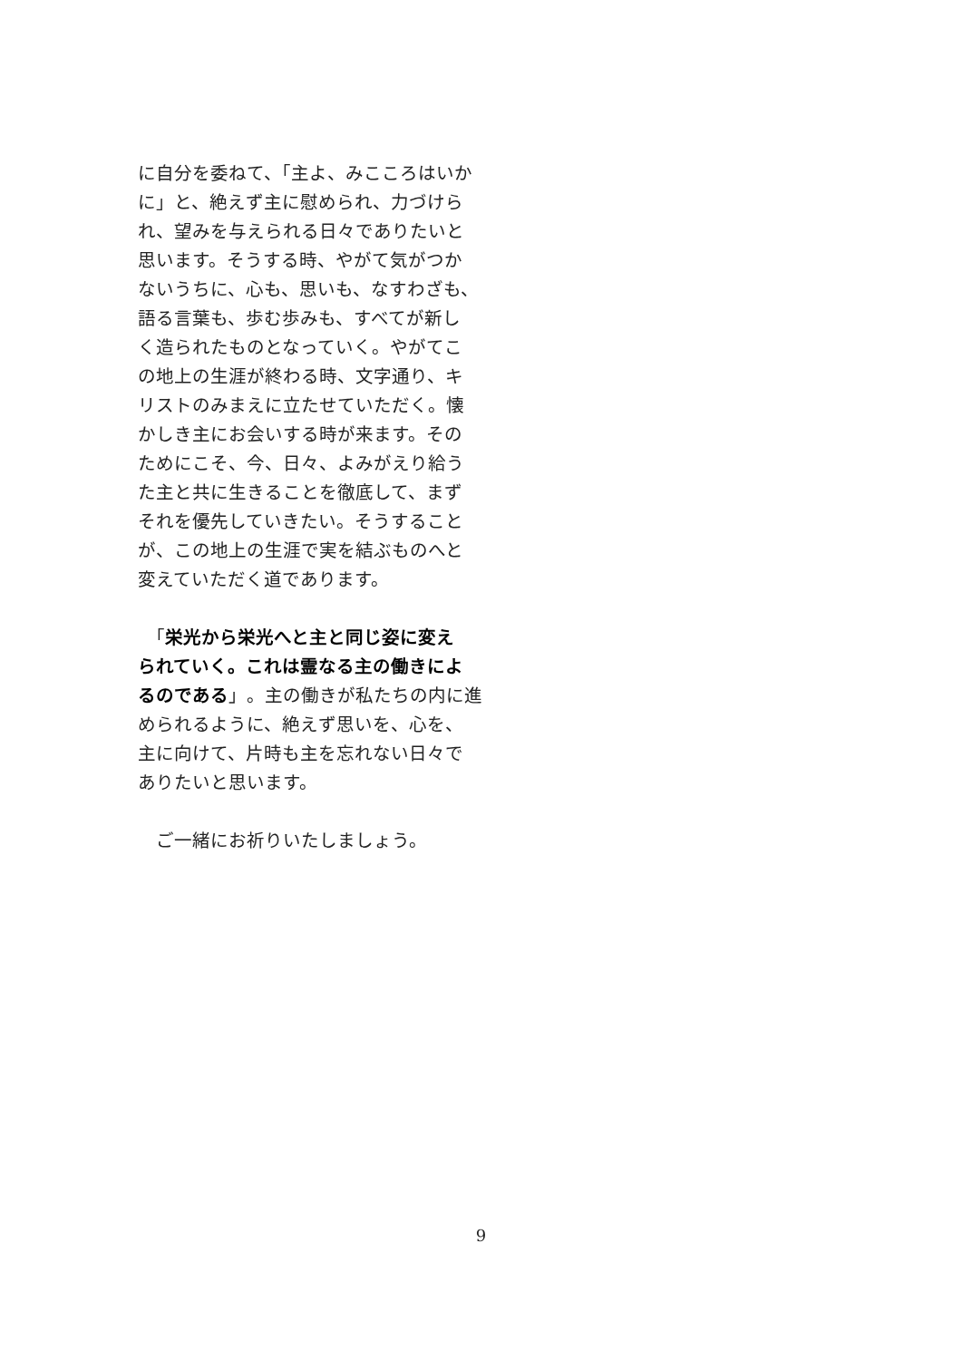に自分を委ねて、「主よ、みこころはいか
に」と、絶えず主に慰められ、力づけら
れ、望みを与えられる日々でありたいと
思います。そうする時、やがて気がつか
ないうちに、心も、思いも、なすわざも、
語る言葉も、歩む歩みも、すべてが新し
く造られたものとなっていく。やがてこ
の地上の生涯が終わる時、文字通り、キ
リストのみまえに立たせていただく。懐
かしき主にお会いする時が来ます。その
ためにこそ、今、日々、よみがえり給う
た主と共に生きることを徹底して、まず
それを優先していきたい。そうすること
が、この地上の生涯で実を結ぶものへと
変えていただく道であります。
　「栄光から栄光へと主と同じ姿に変え
られていく。これは霊なる主の働きによ
るのである」。主の働きが私たちの内に進
められるように、絶えず思いを、心を、
主に向けて、片時も主を忘れない日々で
ありたいと思います。
　ご一緒にお祈りいたしましょう。
9